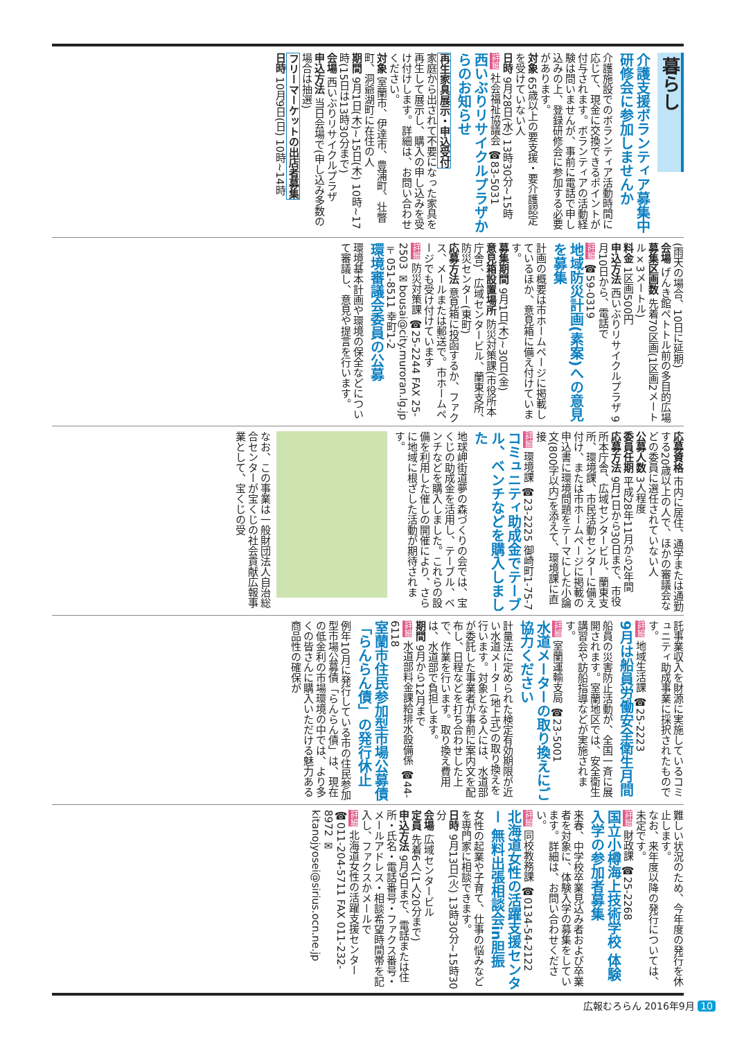暮らし
介護支援ボランティア募集中 研修会に参加しませんか
介護施設でのボランティア活動時間に応じて、現金に交換できるポイントが付与されます。ボランティアの活動経験は問いませんが、事前に電話で申し込みの上、登録研修会に参加する必要があります。
対象 65歳以上の要支援・要介護認定を受けていない人
日時 9月28日(水) 13時30分~15時
詳細 社会福祉協議会 ☎83-5031
西いぶりリサイクルプラザからのお知らせ
再生家具展示・申込受付
家庭から出されて不要になった家具を再生して展示し、購入の申し込みを受け付けします。詳細は、お問い合わせください。
対象 室蘭市、伊達市、豊浦町、壮瞥町、洞爺湖町に在住の人
期間 9月1日(木)~15日(木) 10時~17時(15日は13時30分まで)
会場 西いぶりリサイクルプラザ
申込方法 当日会場で(申し込み多数の場合は抽選)
フリーマーケットの出店者募集
日時 10月9日(日) 10時~14時
(雨天の場合、10日に延期)
会場 げんき館ペトトル前の多目的広場
募集区画数 先着70区画(1区画2メートル×3メートル)
料金 1区画500円
申込方法 西いぶりリサイクルプラザ 9月10日から、電話で
詳細 ☎59-0319
地域防災計画(素案)への意見を募集
計画の概要は市ホームページに掲載しているほか、意見箱に備え付けています。
募集期間 9月1日(木)~30日(金)
意見箱設置場所 防災対策課(市役所本庁舎)、広域センタービル、蘭東支所、防災センター(東町)
応募方法 意見箱に投函するか、ファクス、メールまたは郵送で。市ホームページでも受け付けています
詳細 防災対策課 ☎25-2244 FAX 25-2503 ✉bousai@city.muroran.lg.jp 〒051-8511 幸町1-2
環境審議会委員の公募
環境基本計画や環境の保全などについて審議し、意見や提言を行います。
応募資格 市内に居住、通学または通勤する20歳以上の人で、ほかの審議会などの委員に選任されていない人
公募人数 3人程度
委員任期 平成28年11月から2年間
応募方法 9月1日から30日まで、市役所本庁舎、広域センタービル、蘭東支所、環境課、市民活動センターに備え付け、または市ホームページに掲載の申込書に環境問題をテーマにした小論文(800字以内)を添えて、環境課に直接
詳細 環境課 ☎23-2225 御崎町1-75-7
コミュニティ助成金でテーブル、ベンチなどを購入しました
地球岬街道夢の森づくりの会では、宝くじの助成金を活用し、テーブル、ベンチなどを購入しました。これらの設備を利用した催しの開催により、さらに地域に根ざした活動が期待されます。
なお、この事業は一般財団法人自治総合センターが宝くじの社会貢献広報事業として、宝くじの受
託事業収入を財源に実施しているコミュニティ助成事業に採択されたものです。
詳細 地域生活課 ☎25-2223
9月は船員労働安全衛生月間
船員の災害防止活動が、全国一斉に展開されます。室蘭地区では、安全衛生講習会や訪船指導などが実施されます。
詳細 室蘭運輸支局 ☎23-5001
水道メーターの取り換えにご協力ください
計量法に定められた検定有効期限が近い水道メーター(地上式)の取り換えを行います。対象となる人には、水道部が委託した事業者が事前に案内文を配布し、日程などを打ち合わせした上で、作業を行います。取り換え費用は、水道部で負担します。
期間 9月から12月まで
詳細 水道部料金課給排水設備係 ☎44-6118
室蘭市住民参加型市場公募債「らんらん債」の発行休止
例年10月に発行している市の住民参加型市場公募債「らんらん債」は、現在の低金利の市場環境の中では、より多くの皆さんに購入いただける魅力ある商品性の確保が
難しい状況のため、今年度の発行を休止します。
なお、来年度以降の発行については、未定です。
詳細 財政課 ☎25-2268
国立小樽海上技術学校 体験入学の参加者募集
来春、中学校卒業見込み者および卒業者を対象に、体験入学の募集をしています。詳細は、お問い合わせください。
詳細 同校教務課 ☎0134-54-2122
北海道女性の活躍支援センター 無料出張相談会in胆振
女性の起業や子育て、仕事の悩みなどを専門家に相談できます。
日時 9月13日(火) 13時30分~15時30分
会場 広域センタービル
定員 先着6人(1人20分まで)
申込方法 9月9日まで、電話または住所・氏名・電話番号・ファクス番号・メールアドレス・相談希望時間帯を記入し、ファクスかメールで
詳細 北海道女性の活躍支援センター ☎011-204-5711 FAX 011-232-8972 ✉kitanojyosei@sirius.ocn.ne.jp
広報むろらん 2016年9月 10